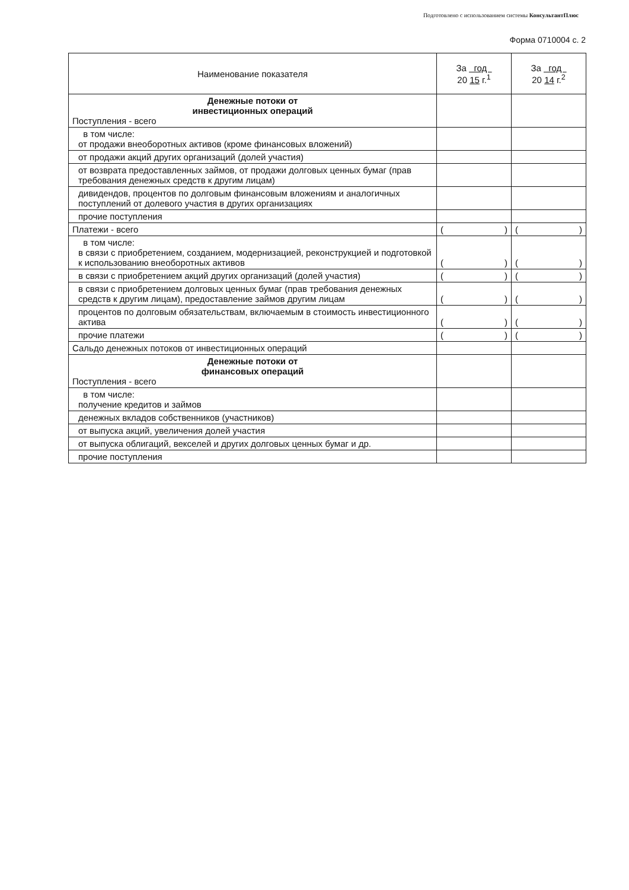Подготовлено с использованием системы КонсультантПлюс
Форма 0710004 с. 2
| Наименование показателя | За год 20 15 г.<sup>1</sup> | За год 20 14 г.<sup>2</sup> |
| --- | --- | --- |
| Денежные потоки от инвестиционных операций Поступления - всего | | |
| в том числе: от продажи внеоборотных активов (кроме финансовых вложений) | | |
| от продажи акций других организаций (долей участия) | | |
| от возврата предоставленных займов, от продажи долговых ценных бумаг (прав требования денежных средств к другим лицам) | | |
| дивидендов, процентов по долговым финансовым вложениям и аналогичных поступлений от долевого участия в других организациях | | |
| прочие поступления | | |
| Платежи - всего | ( ) | ( ) |
| в том числе: в связи с приобретением, созданием, модернизацией, реконструкцией и подготовкой к использованию внеоборотных активов | ( ) | ( ) |
| в связи с приобретением акций других организаций (долей участия) | ( ) | ( ) |
| в связи с приобретением долговых ценных бумаг (прав требования денежных средств к другим лицам), предоставление займов другим лицам | ( ) | ( ) |
| процентов по долговым обязательствам, включаемым в стоимость инвестиционного актива | ( ) | ( ) |
| прочие платежи | ( ) | ( ) |
| Сальдо денежных потоков от инвестиционных операций | | |
| Денежные потоки от финансовых операций Поступления - всего | | |
| в том числе: получение кредитов и займов | | |
| денежных вкладов собственников (участников) | | |
| от выпуска акций, увеличения долей участия | | |
| от выпуска облигаций, векселей и других долговых ценных бумаг и др. | | |
| прочие поступления | | |